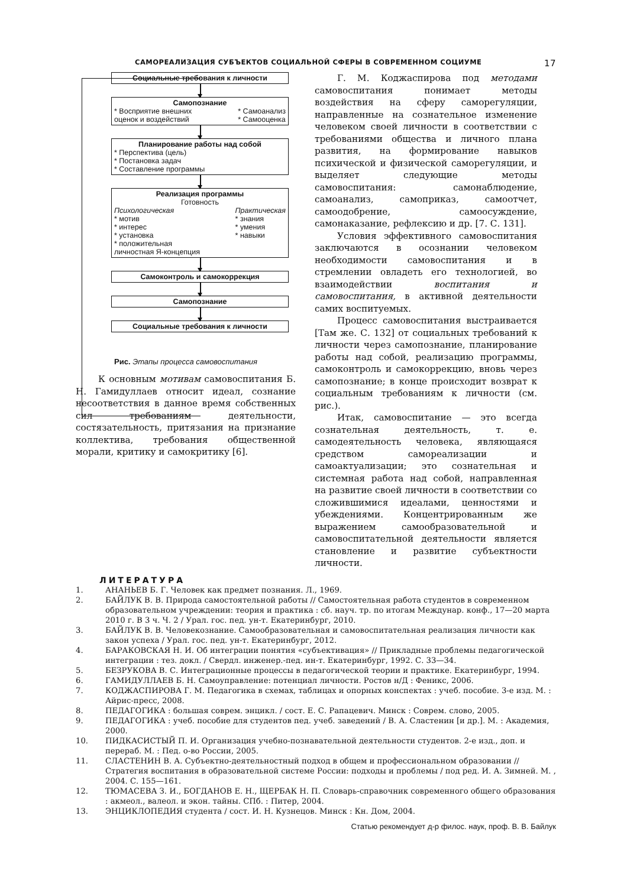САМОРЕАЛИЗАЦИЯ СУБЪЕКТОВ СОЦИАЛЬНОЙ СФЕРЫ В СОВРЕМЕННОМ СОЦИУМЕ 17
Социальные требования к личности
Самопознание
* Восприятие внешних
оценок и воздействий * Самоанализ
* Самооценка
Планирование работы над собой
* Перспектива (цель)
* Постановка задач
* Составление программы
Реализация программы
Готовность
Психологическая
* мотив
* интерес
* установка
* положительная
личностная Я-концепция Практическая
* знания
* умения
* навыки
Самоконтроль и самокоррекция
Самопознание
Социальные требования к личности
Рис. Этапы процесса самовоспитания
К основным мотивам самовоспитания Б. Н. Гамидуллаев относит идеал, сознание несоответствия в данное время собственных сил требованиям деятельности, состязательность, притязания на признание коллектива, требования общественной морали, критику и самокритику [6].
Г. М. Коджаспирова под методами самовоспитания понимает методы воздействия на сферу саморегуляции, направленные на сознательное изменение человеком своей личности в соответствии с требованиями общества и личного плана развития, на формирование навыков психической и физической саморегуляции, и выделяет следующие методы самовоспитания: самонаблюдение, самоанализ, самоприказ, самоотчет, самоодобрение, самоосуждение, самонаказание, рефлексию и др. [7. С. 131].
Условия эффективного самовоспитания заключаются в осознании человеком необходимости самовоспитания и в стремлении овладеть его технологией, во взаимодействии воспитания и самовоспитания, в активной деятельности самих воспитуемых.
Процесс самовоспитания выстраивается [Там же. С. 132] от социальных требований к личности через самопознание, планирование работы над собой, реализацию программы, самоконтроль и самокоррекцию, вновь через самопознание; в конце происходит возврат к социальным требованиям к личности (см. рис.).
Итак, самовоспитание — это всегда сознательная деятельность, т. е. самодеятельность человека, являющаяся средством самореализации и самоактуализации; это сознательная и системная работа над собой, направленная на развитие своей личности в соответствии со сложившимися идеалами, ценностями и убеждениями. Концентрированным же выражением самообразовательной и самовоспитательной деятельности является становление и развитие субъектности личности.
ЛИТЕРАТУРА
1. АНАНЬЕВ Б. Г. Человек как предмет познания. Л., 1969.
2. БАЙЛУК В. В. Природа самостоятельной работы // Самостоятельная работа студентов в современном образовательном учреждении: теория и практика : сб. науч. тр. по итогам Междунар. конф., 17—20 марта 2010 г. В 3 ч. Ч. 2 / Урал. гос. пед. ун-т. Екатеринбург, 2010.
3. БАЙЛУК В. В. Человекознание. Самообразовательная и самовоспитательная реализация личности как закон успеха / Урал. гос. пед. ун-т. Екатеринбург, 2012.
4. БАРАКОВСКАЯ Н. И. Об интеграции понятия «субъективация» // Прикладные проблемы педагогической интеграции : тез. докл. / Свердл. инженер.-пед. ин-т. Екатеринбург, 1992. С. 33—34.
5. БЕЗРУКОВА В. С. Интеграционные процессы в педагогической теории и практике. Екатеринбург, 1994.
6. ГАМИДУЛЛАЕВ Б. Н. Самоуправление: потенциал личности. Ростов н/Д : Феникс, 2006.
7. КОДЖАСПИРОВА Г. М. Педагогика в схемах, таблицах и опорных конспектах : учеб. пособие. 3-е изд. М. : Айрис-пресс, 2008.
8. ПЕДАГОГИКА : большая соврем. энцикл. / сост. Е. С. Рапацевич. Минск : Соврем. слово, 2005.
9. ПЕДАГОГИКА : учеб. пособие для студентов пед. учеб. заведений / В. А. Сластенин [и др.]. М. : Академия, 2000.
10. ПИДКАСИСТЫЙ П. И. Организация учебно-познавательной деятельности студентов. 2-е изд., доп. и перераб. М. : Пед. о-во России, 2005.
11. СЛАСТЕНИН В. А. Субъектно-деятельностный подход в общем и профессиональном образовании // Стратегия воспитания в образовательной системе России: подходы и проблемы / под ред. И. А. Зимней. М. , 2004. С. 155—161.
12. ТЮМАСЕВА З. И., БОГДАНОВ Е. Н., ЩЕРБАК Н. П. Словарь-справочник современного общего образования : акмеол., валеол. и экон. тайны. СПб. : Питер, 2004.
13. ЭНЦИКЛОПЕДИЯ студента / сост. И. Н. Кузнецов. Минск : Кн. Дом, 2004.
Статью рекомендует д-р филос. наук, проф. В. В. Байлук